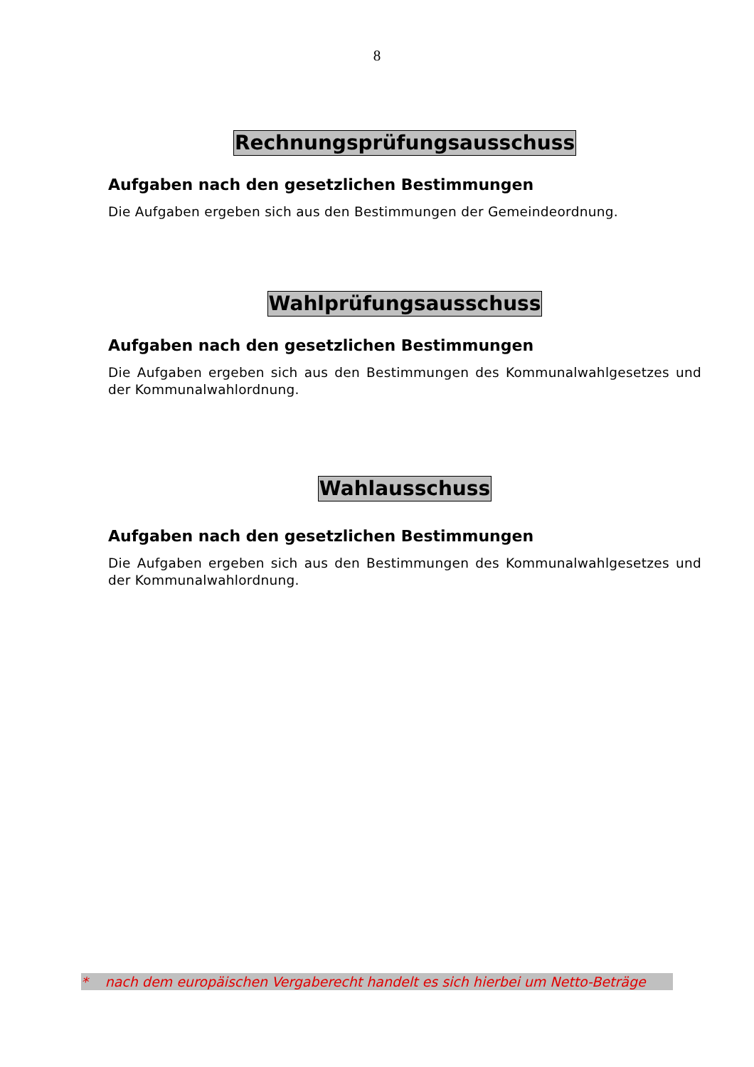8
Rechnungsprüfungsausschuss
Aufgaben nach den gesetzlichen Bestimmungen
Die Aufgaben ergeben sich aus den Bestimmungen der Gemeindeordnung.
Wahlprüfungsausschuss
Aufgaben nach den gesetzlichen Bestimmungen
Die Aufgaben ergeben sich aus den Bestimmungen des Kommunalwahlgesetzes und der Kommunalwahlordnung.
Wahlausschuss
Aufgaben nach den gesetzlichen Bestimmungen
Die Aufgaben ergeben sich aus den Bestimmungen des Kommunalwahlgesetzes und der Kommunalwahlordnung.
* nach dem europäischen Vergaberecht handelt es sich hierbei um Netto-Beträge